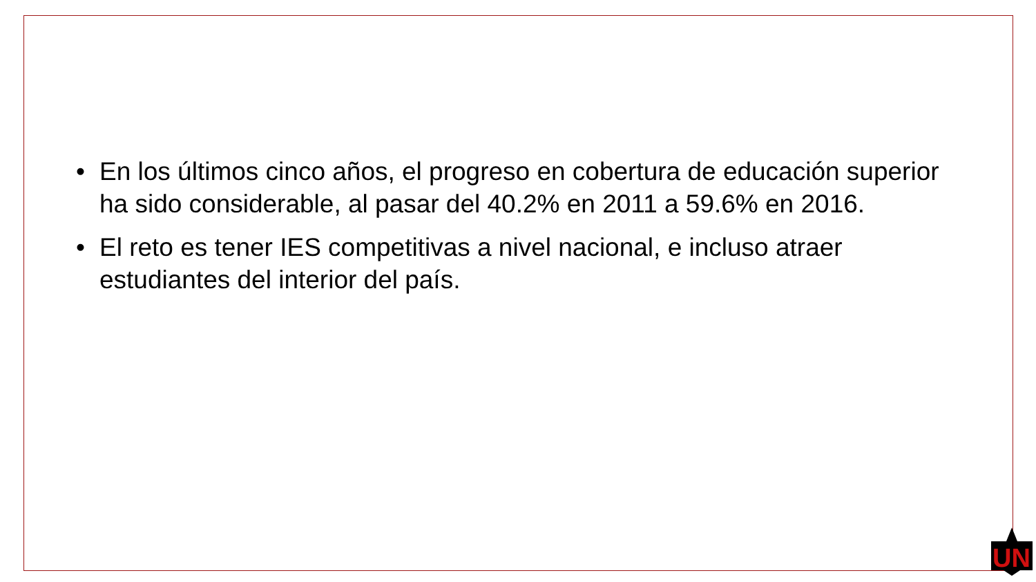• En los últimos cinco años, el progreso en cobertura de educación superior ha sido considerable, al pasar del 40.2% en 2011 a 59.6% en 2016.
• El reto es tener IES competitivas a nivel nacional, e incluso atraer estudiantes del interior del país.
UN